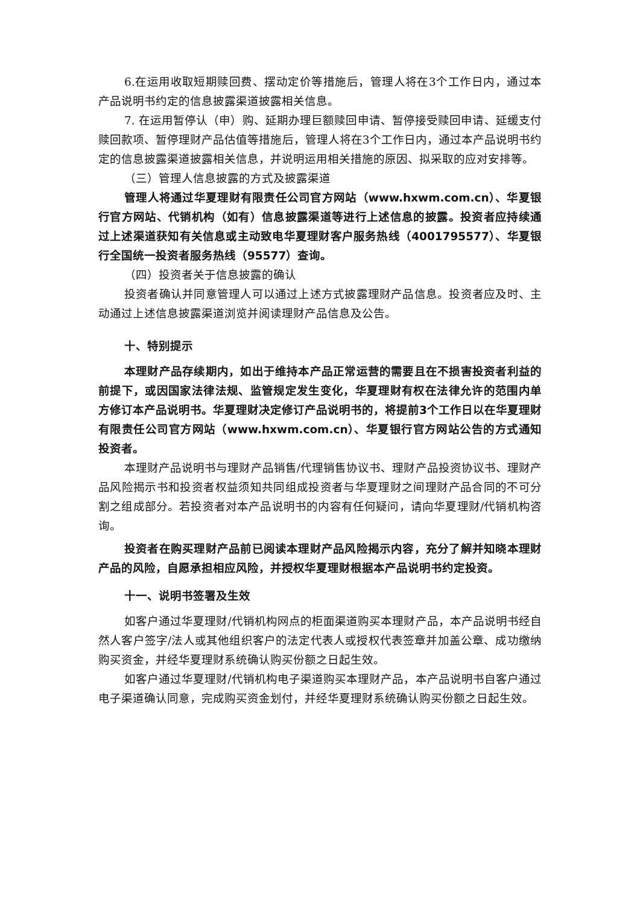6.在运用收取短期赎回费、摆动定价等措施后，管理人将在3个工作日内，通过本产品说明书约定的信息披露渠道披露相关信息。
7. 在运用暂停认（申）购、延期办理巨额赎回申请、暂停接受赎回申请、延缓支付赎回款项、暂停理财产品估值等措施后，管理人将在3个工作日内，通过本产品说明书约定的信息披露渠道披露相关信息，并说明运用相关措施的原因、拟采取的应对安排等。
（三）管理人信息披露的方式及披露渠道
管理人将通过华夏理财有限责任公司官方网站（www.hxwm.com.cn）、华夏银行官方网站、代销机构（如有）信息披露渠道等进行上述信息的披露。投资者应持续通过上述渠道获知有关信息或主动致电华夏理财客户服务热线（4001795577）、华夏银行全国统一投资者服务热线（95577）查询。
（四）投资者关于信息披露的确认
投资者确认并同意管理人可以通过上述方式披露理财产品信息。投资者应及时、主动通过上述信息披露渠道浏览并阅读理财产品信息及公告。
十、特别提示
本理财产品存续期内，如出于维持本产品正常运营的需要且在不损害投资者利益的前提下，或因国家法律法规、监管规定发生变化，华夏理财有权在法律允许的范围内单方修订本产品说明书。华夏理财决定修订产品说明书的，将提前3个工作日以在华夏理财有限责任公司官方网站（www.hxwm.com.cn）、华夏银行官方网站公告的方式通知投资者。
本理财产品说明书与理财产品销售/代理销售协议书、理财产品投资协议书、理财产品风险揭示书和投资者权益须知共同组成投资者与华夏理财之间理财产品合同的不可分割之组成部分。若投资者对本产品说明书的内容有任何疑问，请向华夏理财/代销机构咨询。
投资者在购买理财产品前已阅读本理财产品风险揭示内容，充分了解并知晓本理财产品的风险，自愿承担相应风险，并授权华夏理财根据本产品说明书约定投资。
十一、说明书签署及生效
如客户通过华夏理财/代销机构网点的柜面渠道购买本理财产品，本产品说明书经自然人客户签字/法人或其他组织客户的法定代表人或授权代表签章并加盖公章、成功缴纳购买资金，并经华夏理财系统确认购买份额之日起生效。
如客户通过华夏理财/代销机构电子渠道购买本理财产品，本产品说明书自客户通过电子渠道确认同意，完成购买资金划付，并经华夏理财系统确认购买份额之日起生效。